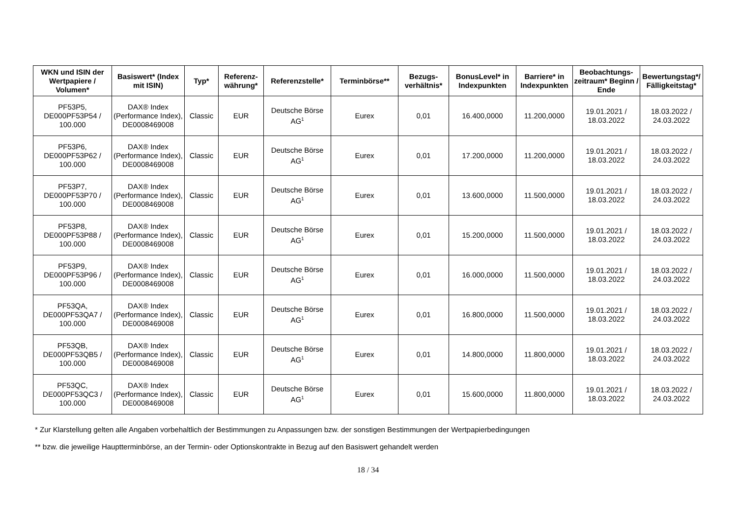| WKN und ISIN der Wertpapiere / Volumen* | Basiswert* (Index mit ISIN) | Typ* | Referenz-währung* | Referenzstelle* | Terminbörse** | Bezugs-verhältnis* | BonusLevel* in Indexpunkten | Barriere* in Indexpunkten | Beobachtungs-zeitraum* Beginn / Ende | Bewertungstag*/ Fälligkeitstag* |
| --- | --- | --- | --- | --- | --- | --- | --- | --- | --- | --- |
| PF53P5, DE000PF53P54 / 100.000 | DAX® Index (Performance Index), DE0008469008 | Classic | EUR | Deutsche Börse AG<sup>1</sup> | Eurex | 0,01 | 16.400,0000 | 11.200,0000 | 19.01.2021 / 18.03.2022 | 18.03.2022 / 24.03.2022 |
| PF53P6, DE000PF53P62 / 100.000 | DAX® Index (Performance Index), DE0008469008 | Classic | EUR | Deutsche Börse AG<sup>1</sup> | Eurex | 0,01 | 17.200,0000 | 11.200,0000 | 19.01.2021 / 18.03.2022 | 18.03.2022 / 24.03.2022 |
| PF53P7, DE000PF53P70 / 100.000 | DAX® Index (Performance Index), DE0008469008 | Classic | EUR | Deutsche Börse AG<sup>1</sup> | Eurex | 0,01 | 13.600,0000 | 11.500,0000 | 19.01.2021 / 18.03.2022 | 18.03.2022 / 24.03.2022 |
| PF53P8, DE000PF53P88 / 100.000 | DAX® Index (Performance Index), DE0008469008 | Classic | EUR | Deutsche Börse AG<sup>1</sup> | Eurex | 0,01 | 15.200,0000 | 11.500,0000 | 19.01.2021 / 18.03.2022 | 18.03.2022 / 24.03.2022 |
| PF53P9, DE000PF53P96 / 100.000 | DAX® Index (Performance Index), DE0008469008 | Classic | EUR | Deutsche Börse AG<sup>1</sup> | Eurex | 0,01 | 16.000,0000 | 11.500,0000 | 19.01.2021 / 18.03.2022 | 18.03.2022 / 24.03.2022 |
| PF53QA, DE000PF53QA7 / 100.000 | DAX® Index (Performance Index), DE0008469008 | Classic | EUR | Deutsche Börse AG<sup>1</sup> | Eurex | 0,01 | 16.800,0000 | 11.500,0000 | 19.01.2021 / 18.03.2022 | 18.03.2022 / 24.03.2022 |
| PF53QB, DE000PF53QB5 / 100.000 | DAX® Index (Performance Index), DE0008469008 | Classic | EUR | Deutsche Börse AG<sup>1</sup> | Eurex | 0,01 | 14.800,0000 | 11.800,0000 | 19.01.2021 / 18.03.2022 | 18.03.2022 / 24.03.2022 |
| PF53QC, DE000PF53QC3 / 100.000 | DAX® Index (Performance Index), DE0008469008 | Classic | EUR | Deutsche Börse AG<sup>1</sup> | Eurex | 0,01 | 15.600,0000 | 11.800,0000 | 19.01.2021 / 18.03.2022 | 18.03.2022 / 24.03.2022 |
* Zur Klarstellung gelten alle Angaben vorbehaltlich der Bestimmungen zu Anpassungen bzw. der sonstigen Bestimmungen der Wertpapierbedingungen
** bzw. die jeweilige Hauptterminbörse, an der Termin- oder Optionskontrakte in Bezug auf den Basiswert gehandelt werden
18 / 34